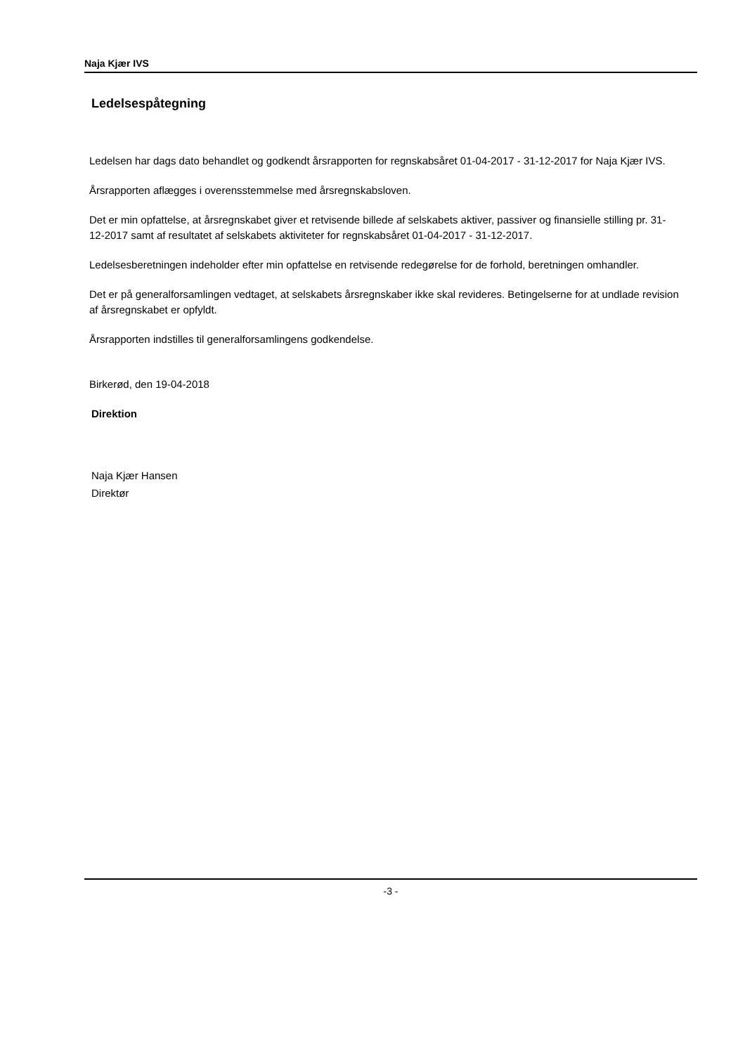Naja Kjær IVS
Ledelsespåtegning
Ledelsen har dags dato behandlet og godkendt årsrapporten for regnskabsåret 01-04-2017 - 31-12-2017 for Naja Kjær IVS.
Årsrapporten aflægges i overensstemmelse med årsregnskabsloven.
Det er min opfattelse, at årsregnskabet giver et retvisende billede af selskabets aktiver, passiver og finansielle stilling pr. 31-12-2017 samt af resultatet af selskabets aktiviteter for regnskabsåret 01-04-2017 - 31-12-2017.
Ledelsesberetningen indeholder efter min opfattelse en retvisende redegørelse for de forhold, beretningen omhandler.
Det er på generalforsamlingen vedtaget, at selskabets årsregnskaber ikke skal revideres. Betingelserne for at undlade revision af årsregnskabet er opfyldt.
Årsrapporten indstilles til generalforsamlingens godkendelse.
Birkerød, den 19-04-2018
Direktion
Naja Kjær Hansen
Direktør
-3 -